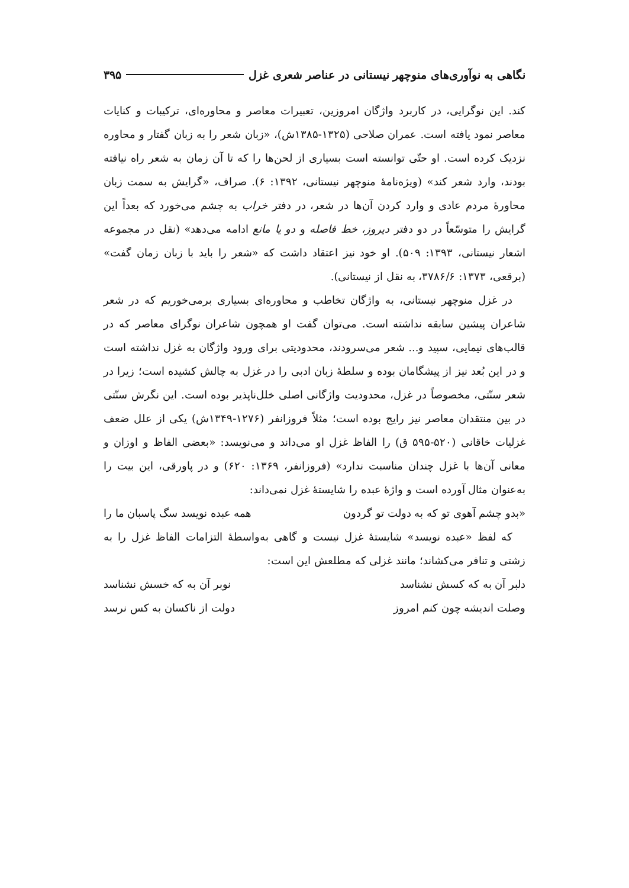نگاهی به نوآوری‌های منوچهر نیستانی در عناصر شعری غزل ۳۹۵
کند. این نوگرایی، در کاربرد واژگان امروزین، تعبیرات معاصر و محاوره‌ای، ترکیبات و کنایات معاصر نمود یافته است. عمران صلاحی (۱۳۲۵-۱۳۸۵ش)، «زبان شعر را به زبان گفتار و محاوره نزدیک کرده است. او حتّی توانسته است بسیاری از لحن‌ها را که تا آن زمان به شعر راه نیافته بودند، وارد شعر کند» (ویژه‌نامهٔ منوچهر نیستانی، ۱۳۹۲: ۶). صراف، «گرایش به سمت زبان محاورهٔ مردم عادی و وارد کردن آن‌ها در شعر، در دفتر خراب به چشم می‌خورد که بعداً این گرایش را متوسّعاً در دو دفتر دیروز، خط فاصله و دو یا مانع ادامه می‌دهد» (نقل در مجموعه اشعار نیستانی، ۱۳۹۳: ۵۰۹). او خود نیز اعتقاد داشت که «شعر را باید با زبان زمان گفت» (برقعی، ۱۳۷۳: ۳۷۸۶/۶، به نقل از نیستانی).
در غزل منوچهر نیستانی، به واژگان تخاطب و محاوره‌ای بسیاری برمی‌خوریم که در شعر شاعران پیشین سابقه نداشته است. می‌توان گفت او همچون شاعران نوگرای معاصر که در قالب‌های نیمایی، سپید و... شعر می‌سرودند، محدودیتی برای ورود واژگان به غزل نداشته است و در این بُعد نیز از پیشگامان بوده و سلطهٔ زبان ادبی را در غزل به چالش کشیده است؛ زیرا در شعر سنّتی، مخصوصاً در غزل، محدودیت واژگانی اصلی خلل‌ناپذیر بوده است. این نگرش سنّتی در بین منتقدان معاصر نیز رایج بوده است؛ مثلاً فروزانفر (۱۲۷۶-۱۳۴۹ش) یکی از علل ضعف غزلیات خاقانی (۵۲۰-۵۹۵ ق) را الفاظ غزل او می‌داند و می‌نویسد: «بعضی الفاظ و اوزان و معانی آن‌ها با غزل چندان مناسبت ندارد» (فروزانفر، ۱۳۶۹: ۶۲۰) و در پاورقی، این بیت را به‌عنوان مثال آورده است و واژهٔ عبده را شایستهٔ غزل نمی‌داند:
«بدو چشم آهوی تو که به دولت تو گردون همه عبده نویسد سگ پاسبان ما را
که لفظ «عبده نویسد» شایستهٔ غزل نیست و گاهی به‌واسطهٔ التزامات الفاظ غزل را به زشتی و تنافر می‌کشاند؛ مانند غزلی که مطلعش این است:
دلبر آن به که کسش نشناسد نوبر آن به که خسش نشناسد
وصلت اندیشه چون کنم امروز دولت از ناکسان به کس نرسد